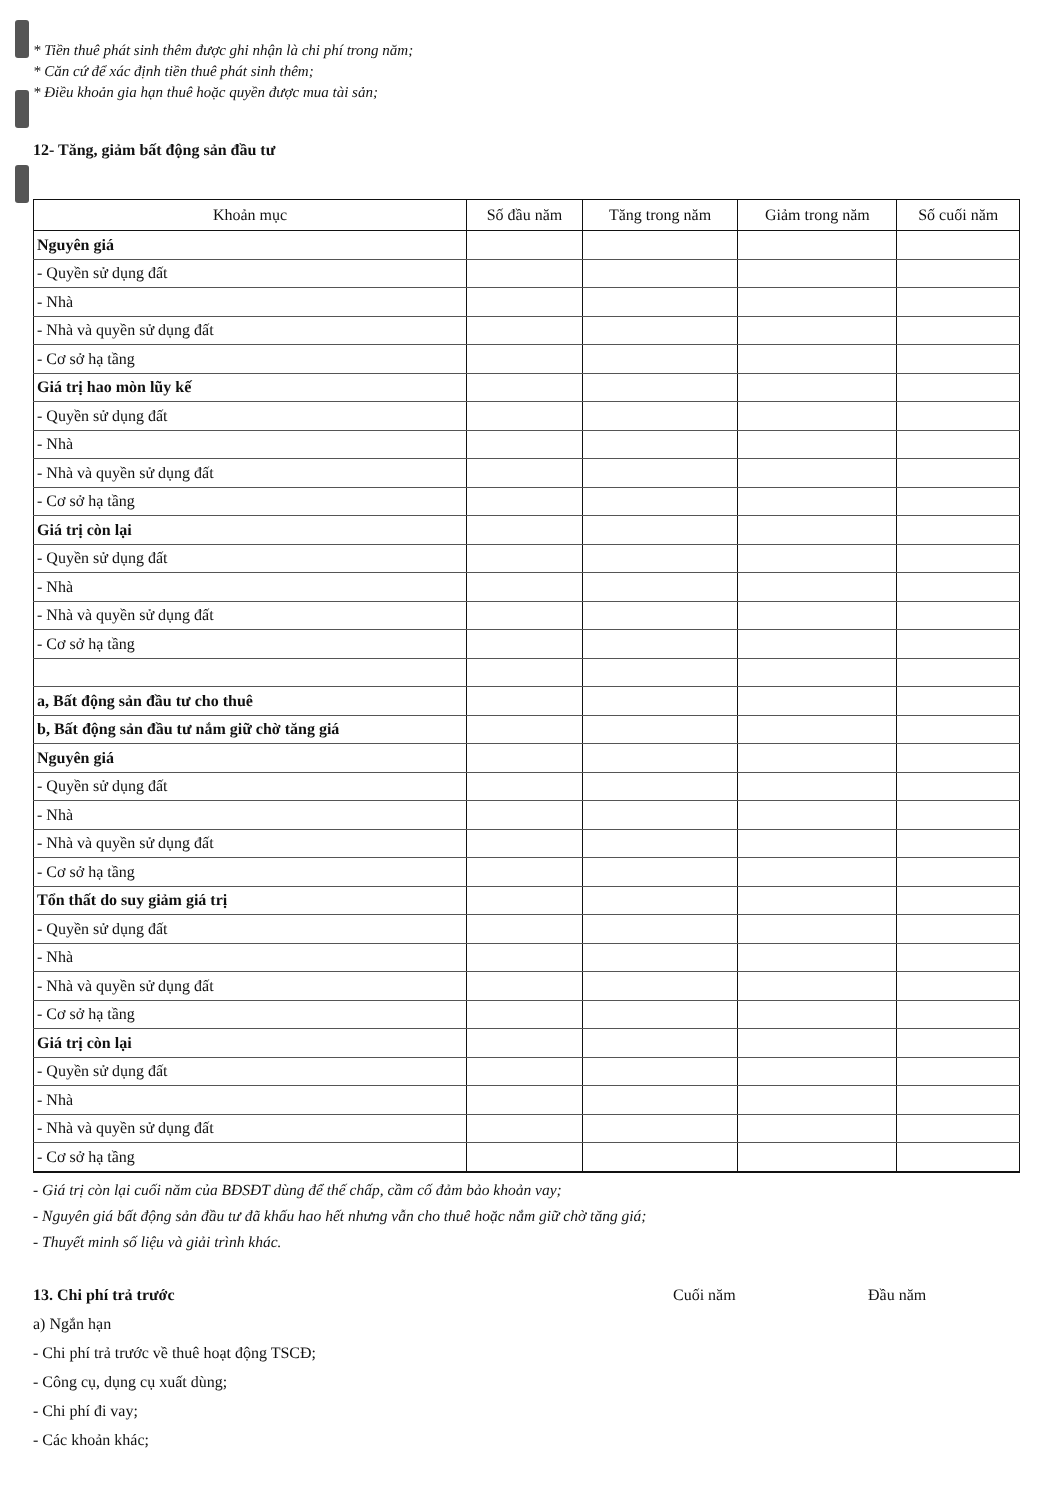* Tiền thuê phát sinh thêm được ghi nhận là chi phí trong năm;
* Căn cứ để xác định tiền thuê phát sinh thêm;
* Điều khoản gia hạn thuê hoặc quyền được mua tài sản;
12- Tăng, giảm bất động sản đầu tư
| Khoản mục | Số đầu năm | Tăng trong năm | Giảm trong năm | Số cuối năm |
| --- | --- | --- | --- | --- |
| Nguyên giá | | | | |
| - Quyền sử dụng đất | | | | |
| - Nhà | | | | |
| - Nhà và quyền sử dụng đất | | | | |
| - Cơ sở hạ tầng | | | | |
| Giá trị hao mòn lũy kế | | | | |
| - Quyền sử dụng đất | | | | |
| - Nhà | | | | |
| - Nhà và quyền sử dụng đất | | | | |
| - Cơ sở hạ tầng | | | | |
| Giá trị còn lại | | | | |
| - Quyền sử dụng đất | | | | |
| - Nhà | | | | |
| - Nhà và quyền sử dụng đất | | | | |
| - Cơ sở hạ tầng | | | | |
| a, Bất động sản đầu tư cho thuê | | | | |
| b, Bất động sản đầu tư nắm giữ chờ tăng giá | | | | |
| Nguyên giá | | | | |
| - Quyền sử dụng đất | | | | |
| - Nhà | | | | |
| - Nhà và quyền sử dụng đất | | | | |
| - Cơ sở hạ tầng | | | | |
| Tổn thất do suy giảm giá trị | | | | |
| - Quyền sử dụng đất | | | | |
| - Nhà | | | | |
| - Nhà và quyền sử dụng đất | | | | |
| - Cơ sở hạ tầng | | | | |
| Giá trị còn lại | | | | |
| - Quyền sử dụng đất | | | | |
| - Nhà | | | | |
| - Nhà và quyền sử dụng đất | | | | |
| - Cơ sở hạ tầng | | | | |
- Giá trị còn lại cuối năm của BĐSĐT dùng để thế chấp, cầm cố đảm bảo khoản vay;
- Nguyên giá bất động sản đầu tư đã khấu hao hết nhưng vẫn cho thuê hoặc nắm giữ chờ tăng giá;
- Thuyết minh số liệu và giải trình khác.
13. Chi phí trả trước Cuối năm Đầu năm
a) Ngắn hạn
- Chi phí trả trước về thuê hoạt động TSCĐ;
- Công cụ, dụng cụ xuất dùng;
- Chi phí đi vay;
- Các khoản khác;